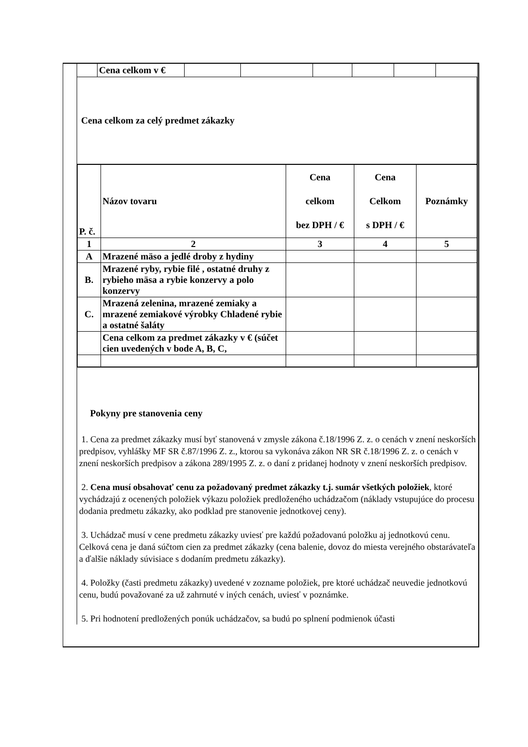| | Cena celkom v € | | | | | | |
Cena celkom za celý predmet zákazky
| P. č. | Názov tovaru | Cena celkom bez DPH / € | Cena Celkom s DPH / € | Poznámky |
| --- | --- | --- | --- | --- |
| 1 | 2 | 3 | 4 | 5 |
| A | Mrazené mäso a jedlé droby z hydiny | | | |
| B. | Mrazené ryby, rybie filé , ostatné druhy z rybieho mäsa a rybie konzervy a polo konzervy | | | |
| C. | Mrazená zelenina, mrazené zemiaky a mrazené zemiakové výrobky Chladené rybie a ostatné šaláty | | | |
| | Cena celkom za predmet zákazky v € (súčet cien uvedených v bode A, B, C, | | | |
Pokyny pre stanovenia ceny
1. Cena za predmet zákazky musí byť stanovená v zmysle zákona č.18/1996 Z. z. o cenách v znení neskorších predpisov, vyhlášky MF SR č.87/1996 Z. z., ktorou sa vykonáva zákon NR SR č.18/1996 Z. z. o cenách v znení neskorších predpisov a zákona 289/1995 Z. z. o daní z pridanej hodnoty v znení neskorších predpisov.
2. Cena musí obsahovať cenu za požadovaný predmet zákazky t.j. sumár všetkých položiek, ktoré vychádzajú z ocenených položiek výkazu položiek predloženého uchádzačom (náklady vstupujúce do procesu dodania predmetu zákazky, ako podklad pre stanovenie jednotkovej ceny).
3. Uchádzač musí v cene predmetu zákazky uviesť pre každú požadovanú položku aj jednotkovú cenu. Celková cena je daná súčtom cien za predmet zákazky (cena balenie, dovoz do miesta verejného obstarávateľa a ďalšie náklady súvisiace s dodaním predmetu zákazky).
4. Položky (časti predmetu zákazky) uvedené v zozname položiek, pre ktoré uchádzač neuvedie jednotkovú cenu, budú považované za už zahrnuté v iných cenách, uviesť v poznámke.
5. Pri hodnotení predložených ponúk uchádzačov, sa budú po splnení podmienok účasti